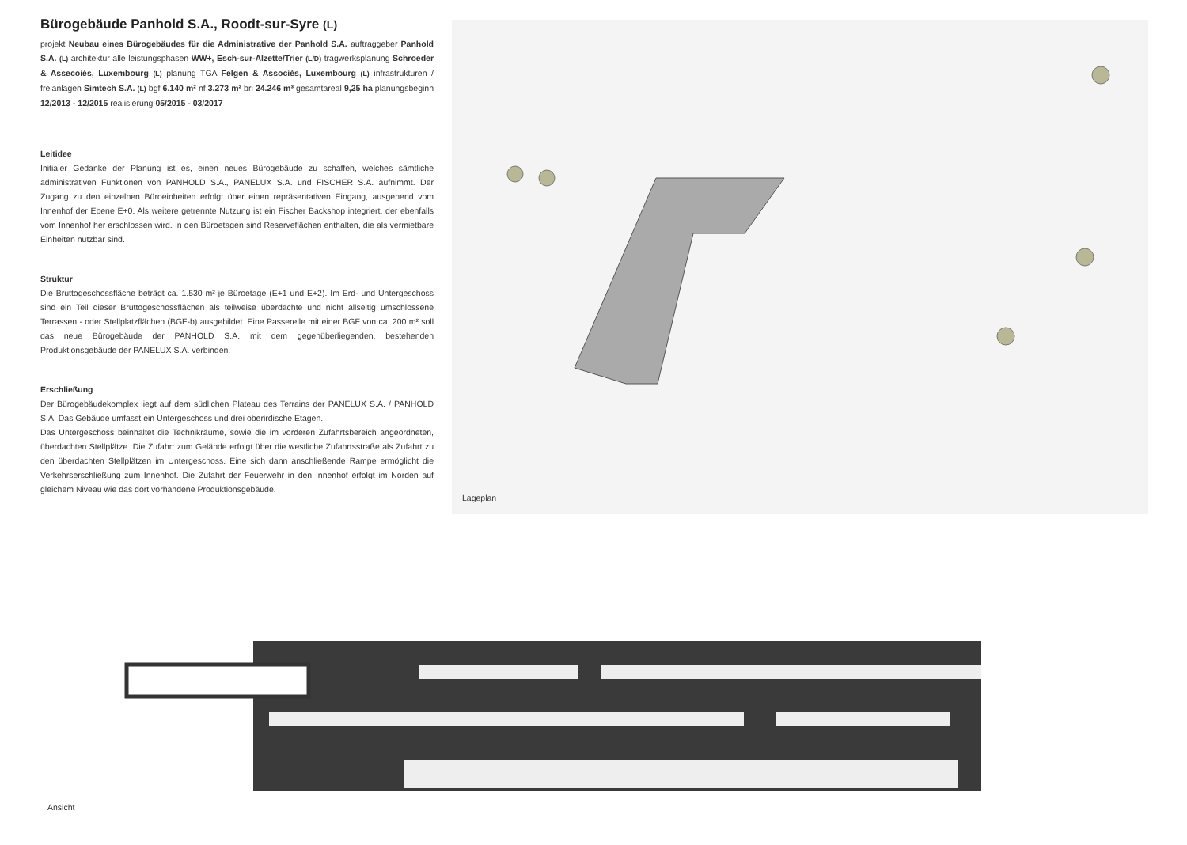Bürogebäude Panhold S.A., Roodt-sur-Syre (L)
projekt Neubau eines Bürogebäudes für die Administrative der Panhold S.A. auftraggeber Panhold S.A. (L) architektur alle leistungsphasen WW+, Esch-sur-Alzette/Trier (L/D) tragwerksplanung Schroeder & Assecoiés, Luxembourg (L) planung TGA Felgen & Associés, Luxembourg (L) infrastrukturen / freianlagen Simtech S.A. (L) bgf 6.140 m² nf 3.273 m² bri 24.246 m³ gesamtareal 9,25 ha planungsbeginn 12/2013 - 12/2015 realisierung 05/2015 - 03/2017
Leitidee
Initialer Gedanke der Planung ist es, einen neues Bürogebäude zu schaffen, welches sämtliche administrativen Funktionen von PANHOLD S.A., PANELUX S.A. und FISCHER S.A. aufnimmt. Der Zugang zu den einzelnen Büroeinheiten erfolgt über einen repräsentativen Eingang, ausgehend vom Innenhof der Ebene E+0. Als weitere getrennte Nutzung ist ein Fischer Backshop integriert, der ebenfalls vom Innenhof her erschlossen wird. In den Büroetagen sind Reserveflächen enthalten, die als vermietbare Einheiten nutzbar sind.
Struktur
Die Bruttogeschossfläche beträgt ca. 1.530 m² je Büroetage (E+1 und E+2). Im Erd- und Untergeschoss sind ein Teil dieser Bruttogeschossflächen als teilweise überdachte und nicht allseitig umschlossene Terrassen - oder Stellplatzflächen (BGF-b) ausgebildet. Eine Passerelle mit einer BGF von ca. 200 m² soll das neue Bürogebäude der PANHOLD S.A. mit dem gegenüberliegenden, bestehenden Produktionsgebäude der PANELUX S.A. verbinden.
Erschließung
Der Bürogebäudekomplex liegt auf dem südlichen Plateau des Terrains der PANELUX S.A. / PANHOLD S.A. Das Gebäude umfasst ein Untergeschoss und drei oberirdische Etagen.
Das Untergeschoss beinhaltet die Technikräume, sowie die im vorderen Zufahrtsbereich angeordneten, überdachten Stellplätze. Die Zufahrt zum Gelände erfolgt über die westliche Zufahrtsstraße als Zufahrt zu den überdachten Stellplätzen im Untergeschoss. Eine sich dann anschließende Rampe ermöglicht die Verkehrserschließung zum Innenhof. Die Zufahrt der Feuerwehr in den Innenhof erfolgt im Norden auf gleichem Niveau wie das dort vorhandene Produktionsgebäude.
Lageplan
Ansicht